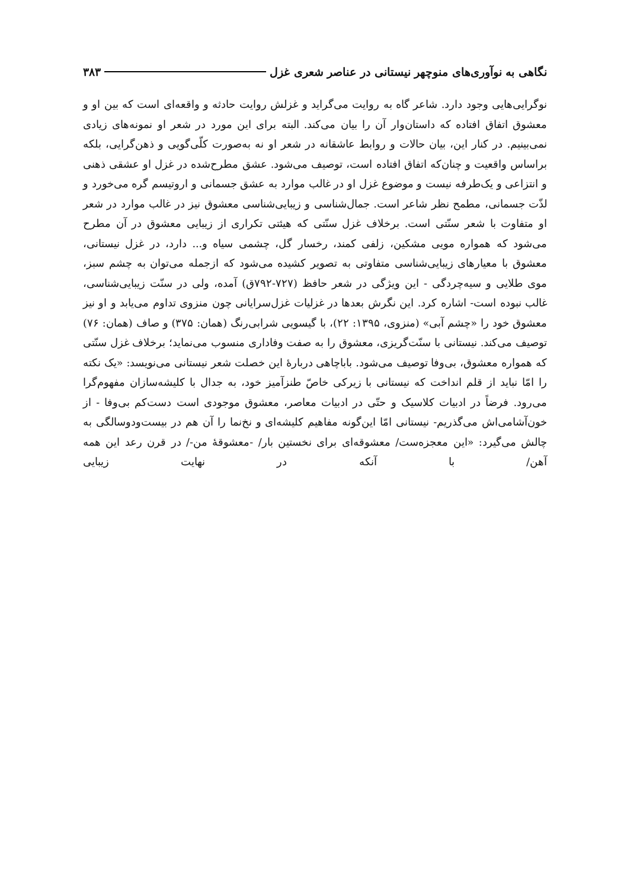نگاهی به نوآوری‌های منوچهر نیستانی در عناصر شعری غزل ۳۸۳
نوگرایی‌هایی وجود دارد. شاعر گاه به روایت می‌گراید و غزلش روایت حادثه و واقعه‌ای است که بین او و معشوق اتفاق افتاده که داستان‌وار آن را بیان می‌کند. البته برای این مورد در شعر او نمونه‌های زیادی نمی‌بینیم. در کنار این، بیان حالات و روابط عاشقانه در شعر او نه به‌صورت کلّی‌گویی و ذهن‌گرایی، بلکه براساس واقعیت و چنان‌که اتفاق افتاده است، توصیف می‌شود. عشق مطرح‌شده در غزل او عشقی ذهنی و انتزاعی و یک‌طرفه نیست و موضوع غزل او در غالب موارد به عشق جسمانی و اروتیسم گره می‌خورد و لذّت جسمانی، مطمح نظر شاعر است. جمال‌شناسی و زیبایی‌شناسی معشوق نیز در غالب موارد در شعر او متفاوت با شعر سنّتی است. برخلاف غزل سنّتی که هیئتی تکراری از زیبایی معشوق در آن مطرح می‌شود که همواره مویی مشکین، زلفی کمند، رخسار گل، چشمی سیاه و... دارد، در غزل نیستانی، معشوق با معیارهای زیبایی‌شناسی متفاوتی به تصویر کشیده می‌شود که ازجمله می‌توان به چشم سبز، موی طلایی و سیه‌چردگی - این ویژگی در شعر حافظ (۷۲۷-۷۹۲ق) آمده، ولی در سنّت زیبایی‌شناسی، غالب نبوده است- اشاره کرد. این نگرش بعدها در غزلیات غزل‌سرایانی چون منزوی تداوم می‌یابد و او نیز معشوق خود را «چشم آبی» (منزوی، ۱۳۹۵: ۲۲)، با گیسویی شرابی‌رنگ (همان: ۳۷۵) و صاف (همان: ۷۶) توصیف می‌کند. نیستانی با سنّت‌گریزی، معشوق را به صفت وفاداری منسوب می‌نماید؛ برخلاف غزل سنّتی که همواره معشوق، بی‌وفا توصیف می‌شود. باباچاهی دربارهٔ این خصلت شعر نیستانی می‌نویسد: «یک نکته را امّا نباید از قلم انداخت که نیستانی با زیرکی خاصّ طنزآمیز خود، به جدال با کلیشه‌سازان مفهوم‌گرا می‌رود. فرضاً در ادبیات کلاسیک و حتّی در ادبیات معاصر، معشوق موجودی است دست‌کم بی‌وفا - از خون‌آشامی‌اش می‌گذریم- نیستانی امّا این‌گونه مفاهیم کلیشه‌ای و نخ‌نما را آن هم در بیست‌ودوسالگی به چالش می‌گیرد: «این معجزه‌ست/ معشوقه‌ای برای نخستین بار/ -معشوقهٔ من-/ در قرن رعد این همه آهن/ با آنکه در نهایت زیبایی